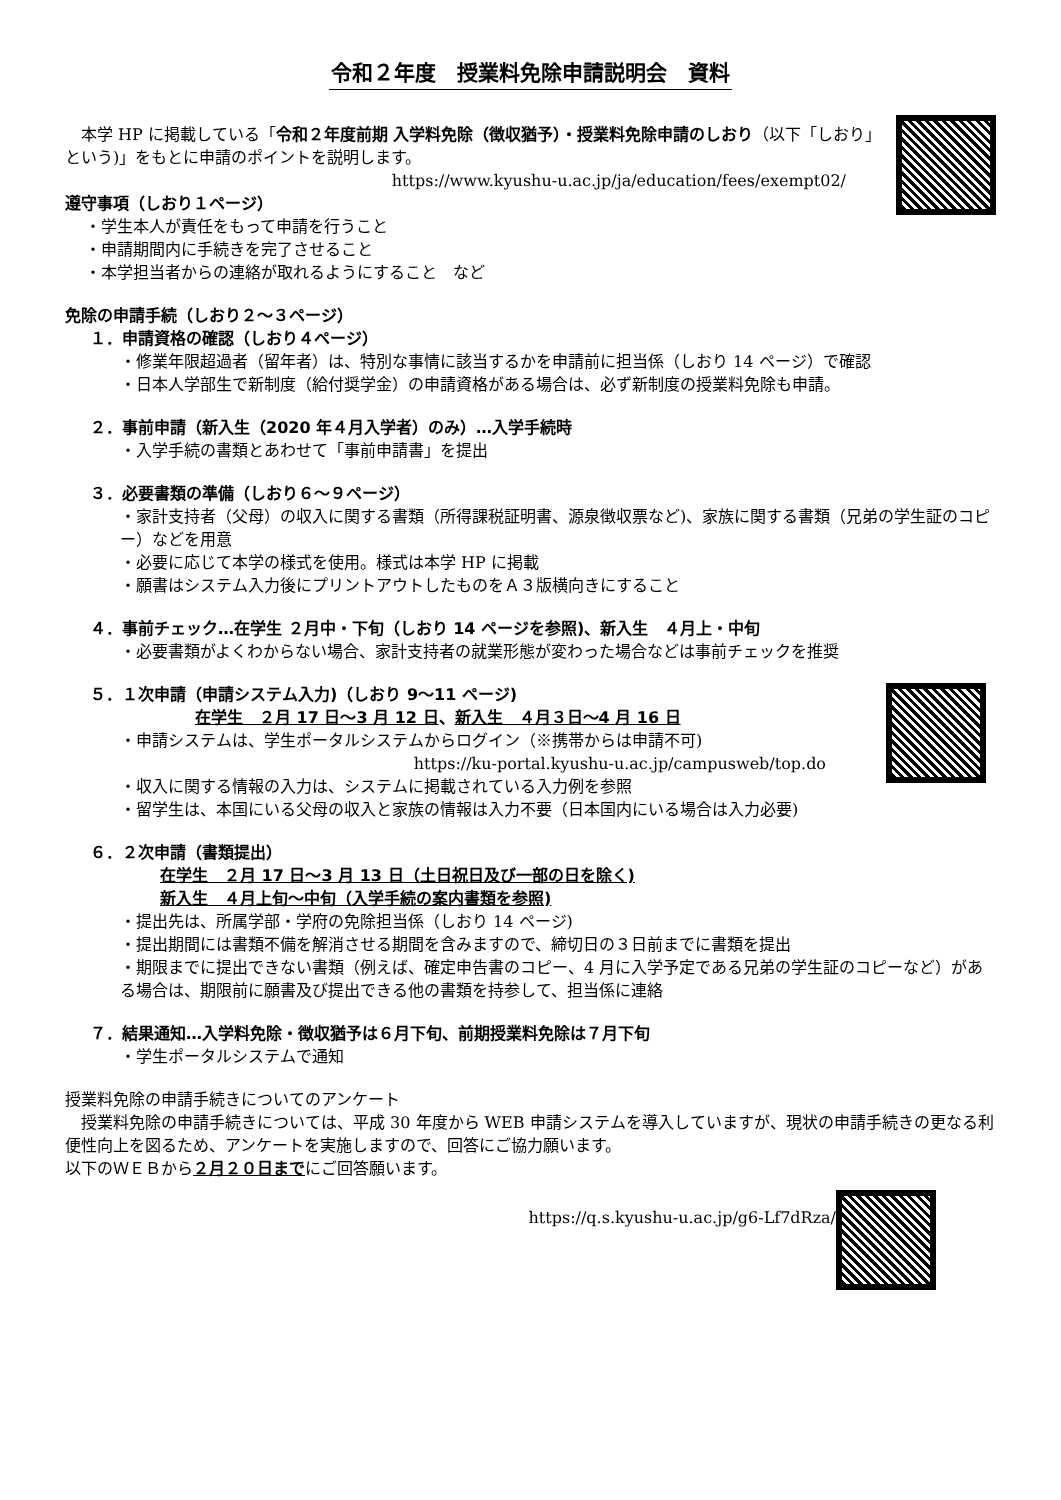令和２年度　授業料免除申請説明会　資料
　本学 HP に掲載している「令和２年度前期 入学料免除（徴収猶予）・授業料免除申請のしおり（以下「しおり」という)」をもとに申請のポイントを説明します。
https://www.kyushu-u.ac.jp/ja/education/fees/exempt02/
遵守事項（しおり１ページ）
・学生本人が責任をもって申請を行うこと
・申請期間内に手続きを完了させること
・本学担当者からの連絡が取れるようにすること　など
免除の申請手続（しおり２～３ページ）
１．申請資格の確認（しおり４ページ）
・修業年限超過者（留年者）は、特別な事情に該当するかを申請前に担当係（しおり 14 ページ）で確認
・日本人学部生で新制度（給付奨学金）の申請資格がある場合は、必ず新制度の授業料免除も申請。
２．事前申請（新入生（2020 年４月入学者）のみ）…入学手続時
・入学手続の書類とあわせて「事前申請書」を提出
３．必要書類の準備（しおり６～９ページ）
・家計支持者（父母）の収入に関する書類（所得課税証明書、源泉徴収票など)、家族に関する書類（兄弟の学生証のコピー）などを用意
・必要に応じて本学の様式を使用。様式は本学 HP に掲載
・願書はシステム入力後にプリントアウトしたものをＡ３版横向きにすること
４．事前チェック…在学生 ２月中・下旬（しおり 14 ページを参照)、新入生　４月上・中旬
・必要書類がよくわからない場合、家計支持者の就業形態が変わった場合などは事前チェックを推奨
５．１次申請（申請システム入力)（しおり 9～11 ページ)
在学生　２月 17 日～3 月 12 日、新入生　４月３日～4 月 16 日
・申請システムは、学生ポータルシステムからログイン（※携帯からは申請不可)
https://ku-portal.kyushu-u.ac.jp/campusweb/top.do
・収入に関する情報の入力は、システムに掲載されている入力例を参照
・留学生は、本国にいる父母の収入と家族の情報は入力不要（日本国内にいる場合は入力必要)
６．２次申請（書類提出）
在学生　２月 17 日～3 月 13 日（土日祝日及び一部の日を除く)
新入生　４月上旬～中旬（入学手続の案内書類を参照)
・提出先は、所属学部・学府の免除担当係（しおり 14 ページ)
・提出期間には書類不備を解消させる期間を含みますので、締切日の３日前までに書類を提出
・期限までに提出できない書類（例えば、確定申告書のコピー、4 月に入学予定である兄弟の学生証のコピーなど）がある場合は、期限前に願書及び提出できる他の書類を持参して、担当係に連絡
７．結果通知…入学料免除・徴収猶予は６月下旬、前期授業料免除は７月下旬
・学生ポータルシステムで通知
授業料免除の申請手続きについてのアンケート
　授業料免除の申請手続きについては、平成 30 年度から WEB 申請システムを導入していますが、現状の申請手続きの更なる利便性向上を図るため、アンケートを実施しますので、回答にご協力願います。
以下のＷＥＢから２月２０日までにご回答願います。
https://q.s.kyushu-u.ac.jp/g6-Lf7dRza/